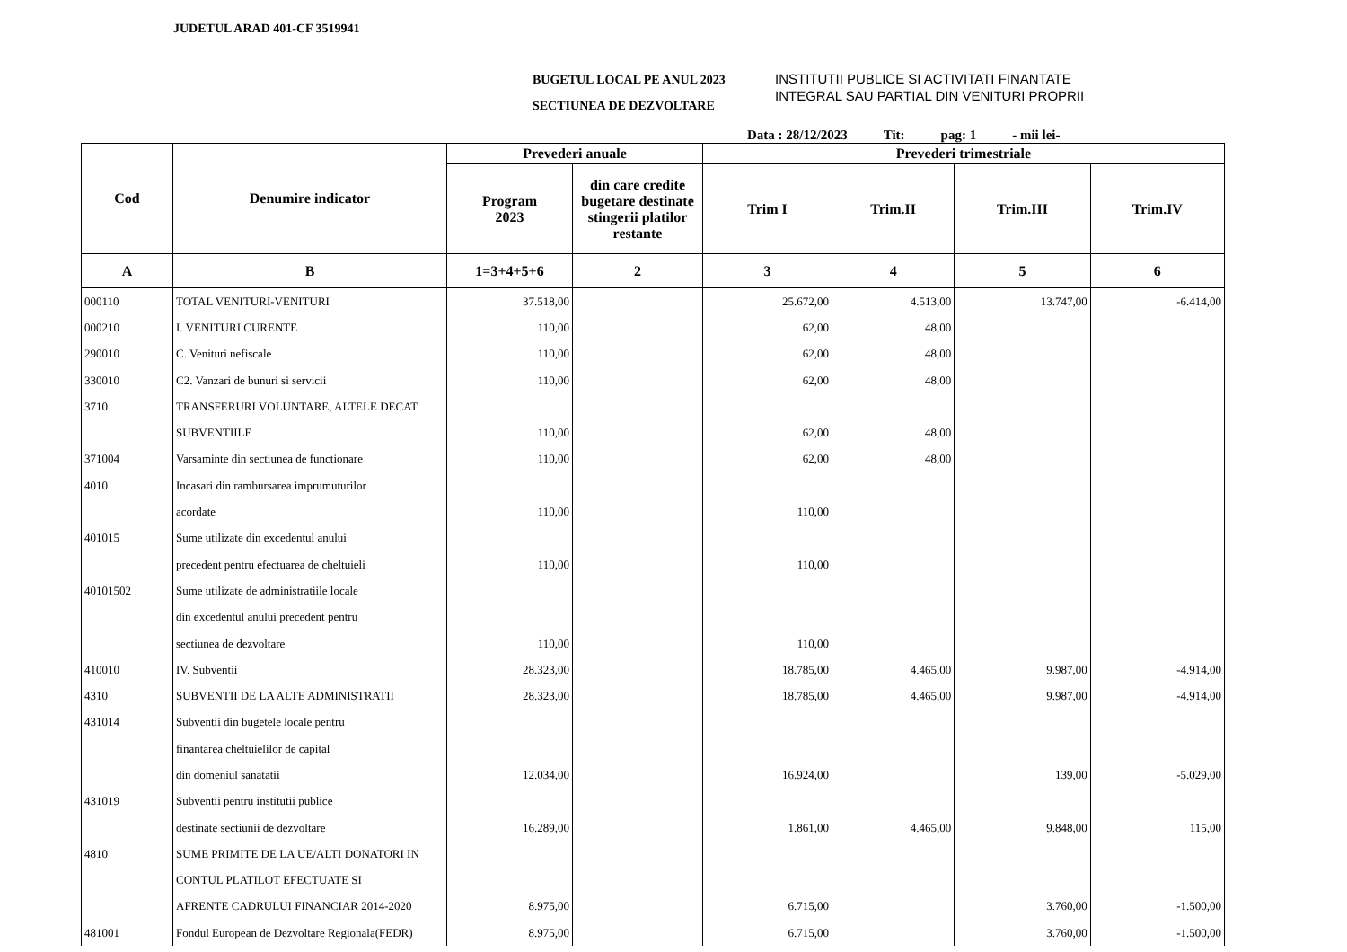JUDETUL ARAD 401-CF 3519941
BUGETUL LOCAL PE ANUL 2023
SECTIUNEA DE DEZVOLTARE
INSTITUTII PUBLICE SI ACTIVITATI FINANTATE
INTEGRAL SAU PARTIAL DIN VENITURI PROPRII
Data : 28/12/2023 Tit: pag: 1 - mii lei-
| Cod | Denumire indicator | Prevederi anuale | | Prevederi trimestriale | | | |
| --- | --- | --- | --- | --- | --- | --- | --- |
| | | Program 2023 | din care credite bugetare destinate stingerii platilor restante | Trim I | Trim.II | Trim.III | Trim.IV |
| A | B | 1=3+4+5+6 | 2 | 3 | 4 | 5 | 6 |
| 000110 | TOTAL VENITURI-VENITURI | 37.518,00 | | 25.672,00 | 4.513,00 | 13.747,00 | -6.414,00 |
| 000210 | I. VENITURI CURENTE | 110,00 | | 62,00 | 48,00 | | |
| 290010 | C. Venituri nefiscale | 110,00 | | 62,00 | 48,00 | | |
| 330010 | C2. Vanzari de bunuri si servicii | 110,00 | | 62,00 | 48,00 | | |
| 3710 | TRANSFERURI VOLUNTARE, ALTELE DECAT | | | | | | |
| | SUBVENTIILE | 110,00 | | 62,00 | 48,00 | | |
| 371004 | Varsaminte din sectiunea de functionare | 110,00 | | 62,00 | 48,00 | | |
| 4010 | Incasari din rambursarea imprumuturilor | | | | | | |
| | acordate | 110,00 | | 110,00 | | | |
| 401015 | Sume utilizate din excedentul anului | | | | | | |
| | precedent pentru efectuarea de cheltuieli | 110,00 | | 110,00 | | | |
| 40101502 | Sume utilizate de administratiile locale | | | | | | |
| | din excedentul anului precedent pentru | | | | | | |
| | sectiunea de dezvoltare | 110,00 | | 110,00 | | | |
| 410010 | IV. Subventii | 28.323,00 | | 18.785,00 | 4.465,00 | 9.987,00 | -4.914,00 |
| 4310 | SUBVENTII DE LA ALTE ADMINISTRATII | 28.323,00 | | 18.785,00 | 4.465,00 | 9.987,00 | -4.914,00 |
| 431014 | Subventii din bugetele locale pentru | | | | | | |
| | finantarea cheltuielilor de capital | | | | | | |
| | din domeniul sanatatii | 12.034,00 | | 16.924,00 | | 139,00 | -5.029,00 |
| 431019 | Subventii pentru institutii publice | | | | | | |
| | destinate sectiunii de dezvoltare | 16.289,00 | | 1.861,00 | 4.465,00 | 9.848,00 | 115,00 |
| 4810 | SUME PRIMITE DE LA UE/ALTI DONATORI IN | | | | | | |
| | CONTUL PLATILOT EFECTUATE SI | | | | | | |
| | AFRENTE CADRULUI FINANCIAR 2014-2020 | 8.975,00 | | 6.715,00 | | 3.760,00 | -1.500,00 |
| 481001 | Fondul European de Dezvoltare Regionala(FEDR) | 8.975,00 | | 6.715,00 | | 3.760,00 | -1.500,00 |